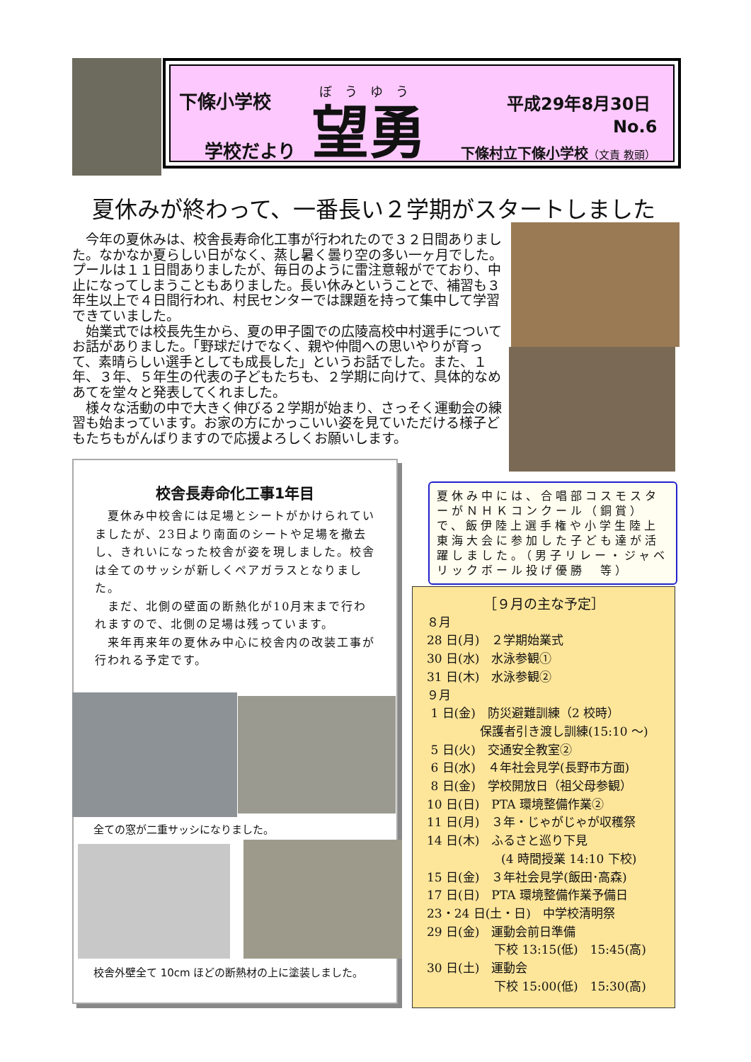下條小学校 ぼうゆう
学校だより 望勇
平成29年8月30日
No.6
下條村立下條小学校（文責 教頭）
夏休みが終わって、一番長い２学期がスタートしました
　今年の夏休みは、校舎長寿命化工事が行われたので３２日間ありました。なかなか夏らしい日がなく、蒸し暑く曇り空の多い一ヶ月でした。プールは１１日間ありましたが、毎日のように雷注意報がでており、中止になってしまうこともありました。長い休みということで、補習も３年生以上で４日間行われ、村民センターでは課題を持って集中して学習できていました。
　始業式では校長先生から、夏の甲子園での広陵高校中村選手についてお話がありました。「野球だけでなく、親や仲間への思いやりが育って、素晴らしい選手としても成長した」というお話でした。また、１年、３年、５年生の代表の子どもたちも、２学期に向けて、具体的なめあてを堂々と発表してくれました。
　様々な活動の中で大きく伸びる２学期が始まり、さっそく運動会の練習も始まっています。お家の方にかっこいい姿を見ていただける様子どもたちもがんばりますので応援よろしくお願いします。
校舎長寿命化工事1年目
　夏休み中校舎には足場とシートがかけられていましたが、23日より南面のシートや足場を撤去し、きれいになった校舎が姿を現しました。校舎は全てのサッシが新しくペアガラスとなりました。
　まだ、北側の壁面の断熱化が10月末まで行われますので、北側の足場は残っています。
　来年再来年の夏休み中心に校舎内の改装工事が行われる予定です。
全ての窓が二重サッシになりました。
校舎外壁全て 10cm ほどの断熱材の上に塗装しました。
夏休み中には、合唱部コスモスターがＮＨＫコンクール（銅賞）で、飯伊陸上選手権や小学生陸上東海大会に参加した子ども達が活躍しました。（男子リレー・ジャベリックボール投げ優勝　等）
［９月の主な予定］
８月
28 日(月)　２学期始業式
30 日(水)　水泳参観①
31 日(木)　水泳参観②
９月
1 日(金)　防災避難訓練（2 校時）
保護者引き渡し訓練(15:10 ～)
5 日(火)　交通安全教室②
6 日(水)　４年社会見学(長野市方面)
8 日(金)　学校開放日（祖父母参観）
10 日(日)　PTA 環境整備作業②
11 日(月)　３年・じゃがじゃが収穫祭
14 日(木)　ふるさと巡り下見
(4 時間授業 14:10 下校)
15 日(金)　３年社会見学(飯田･高森)
17 日(日)　PTA 環境整備作業予備日
23・24 日(土・日)　中学校清明祭
29 日(金)　運動会前日準備
下校 13:15(低)　15:45(高)
30 日(土)　運動会
下校 15:00(低)　15:30(高)